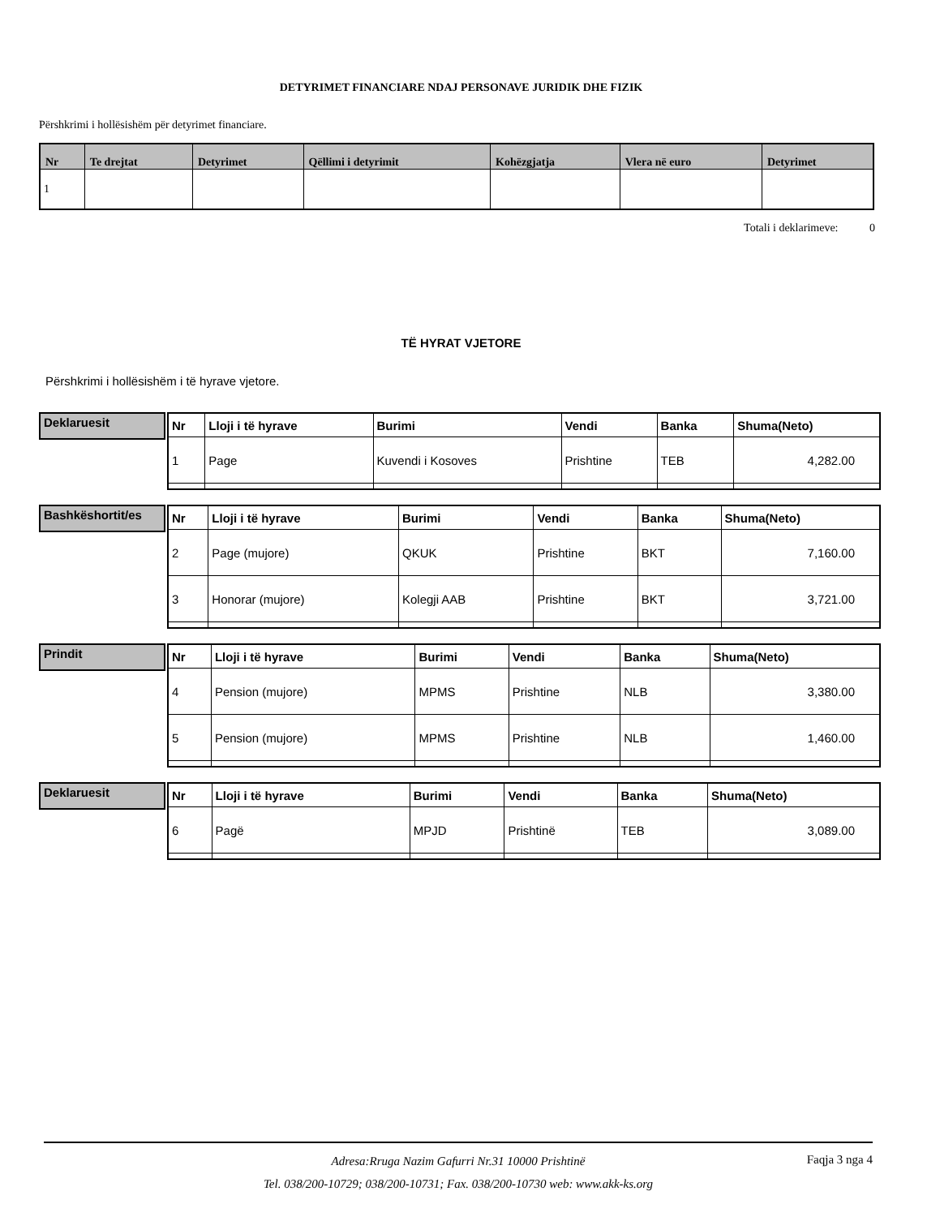DETYRIMET FINANCIARE NDAJ PERSONAVE JURIDIK DHE FIZIK
Përshkrimi i hollësishëm për detyrimet financiare.
| Nr | Te drejtat | Detyrimet | Qëllimi i detyrimit | Kohëzgjatja | Vlera në euro | Detyrimet |
| --- | --- | --- | --- | --- | --- | --- |
| 1 | | | | | | |
Totali i deklarimeve: 0
TË HYRAT VJETORE
Përshkrimi i hollësishëm i të hyrave vjetore.
Deklaruesit
| Nr | Lloji i të hyrave | Burimi | Vendi | Banka | Shuma(Neto) |
| --- | --- | --- | --- | --- | --- |
| 1 | Page | Kuvendi i Kosoves | Prishtine | TEB | 4,282.00 |
Bashkëshortit/es
| Nr | Lloji i të hyrave | Burimi | Vendi | Banka | Shuma(Neto) |
| --- | --- | --- | --- | --- | --- |
| 2 | Page (mujore) | QKUK | Prishtine | BKT | 7,160.00 |
| 3 | Honorar (mujore) | Kolegji AAB | Prishtine | BKT | 3,721.00 |
Prindit
| Nr | Lloji i të hyrave | Burimi | Vendi | Banka | Shuma(Neto) |
| --- | --- | --- | --- | --- | --- |
| 4 | Pension (mujore) | MPMS | Prishtine | NLB | 3,380.00 |
| 5 | Pension (mujore) | MPMS | Prishtine | NLB | 1,460.00 |
Deklaruesit
| Nr | Lloji i të hyrave | Burimi | Vendi | Banka | Shuma(Neto) |
| --- | --- | --- | --- | --- | --- |
| 6 | Pagë | MPJD | Prishtinë | TEB | 3,089.00 |
Adresa:Rruga Nazim Gafurri Nr.31 10000 Prishtinë
Tel. 038/200-10729; 038/200-10731; Fax. 038/200-10730 web: www.akk-ks.org
Faqja 3 nga 4